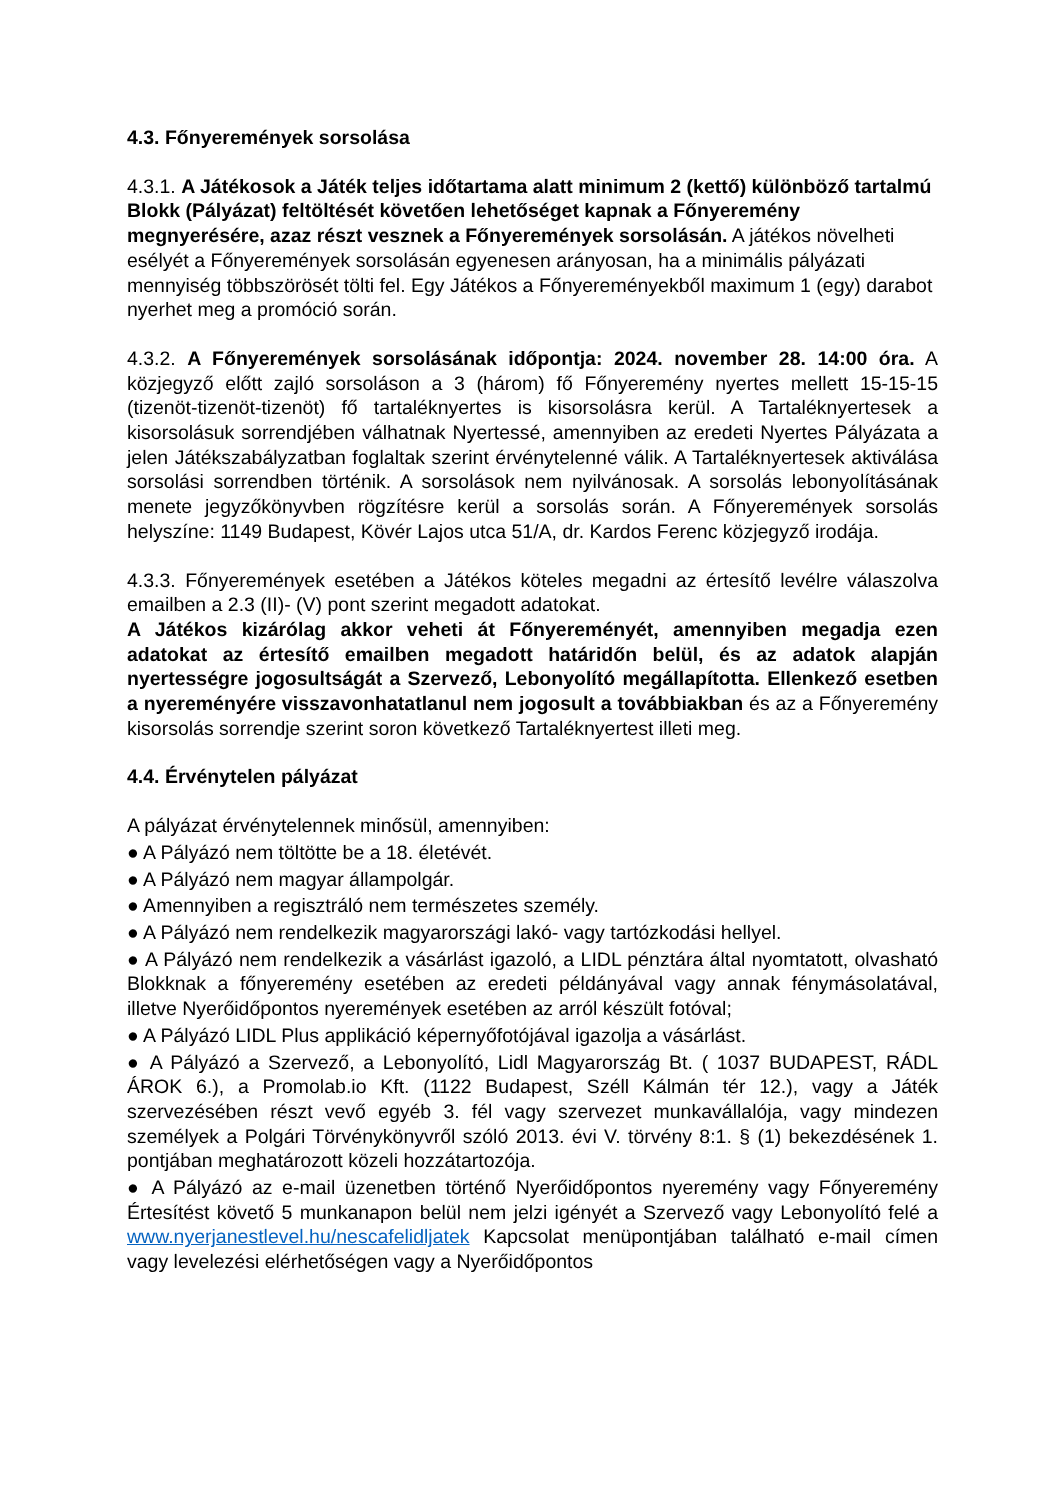4.3. Főnyeremények sorsolása
4.3.1. A Játékosok a Játék teljes időtartama alatt minimum 2 (kettő) különböző tartalmú Blokk (Pályázat) feltöltését követően lehetőséget kapnak a Főnyeremény megnyerésére, azaz részt vesznek a Főnyeremények sorsolásán. A játékos növelheti esélyét a Főnyeremények sorsolásán egyenesen arányosan, ha a minimális pályázati mennyiség többszörösét tölti fel. Egy Játékos a Főnyereményekből maximum 1 (egy) darabot nyerhet meg a promóció során.
4.3.2. A Főnyeremények sorsolásának időpontja: 2024. november 28. 14:00 óra. A közjegyző előtt zajló sorsoláson a 3 (három) fő Főnyeremény nyertes mellett 15-15-15 (tizenöt-tizenöt-tizenöt) fő tartaléknyertes is kisorsolásra kerül. A Tartaléknyertesek a kisorsolásuk sorrendjében válhatnak Nyertessé, amennyiben az eredeti Nyertes Pályázata a jelen Játékszabályzatban foglaltak szerint érvénytelenné válik. A Tartaléknyertesek aktiválása sorsolási sorrendben történik. A sorsolások nem nyilvánosak. A sorsolás lebonyolításának menete jegyzőkönyvben rögzítésre kerül a sorsolás során. A Főnyeremények sorsolás helyszíne: 1149 Budapest, Kövér Lajos utca 51/A, dr. Kardos Ferenc közjegyző irodája.
4.3.3. Főnyeremények esetében a Játékos köteles megadni az értesítő levélre válaszolva emailben a 2.3 (II)- (V) pont szerint megadott adatokat.
A Játékos kizárólag akkor veheti át Főnyereményét, amennyiben megadja ezen adatokat az értesítő emailben megadott határidőn belül, és az adatok alapján nyertességre jogosultságát a Szervező, Lebonyolító megállapította. Ellenkező esetben a nyereményére visszavonhatatlanul nem jogosult a továbbiakban és az a Főnyeremény kisorsolás sorrendje szerint soron következő Tartaléknyertest illeti meg.
4.4. Érvénytelen pályázat
A pályázat érvénytelennek minősül, amennyiben:
● A Pályázó nem töltötte be a 18. életévét.
● A Pályázó nem magyar állampolgár.
● Amennyiben a regisztráló nem természetes személy.
● A Pályázó nem rendelkezik magyarországi lakó- vagy tartózkodási hellyel.
● A Pályázó nem rendelkezik a vásárlást igazoló, a LIDL pénztára által nyomtatott, olvasható Blokknak a főnyeremény esetében az eredeti példányával vagy annak fénymásolatával, illetve Nyerőidőpontos nyeremények esetében az arról készült fotóval;
● A Pályázó LIDL Plus applikáció képernyőfotójával igazolja a vásárlást.
● A Pályázó a Szervező, a Lebonyolító, Lidl Magyarország Bt. ( 1037 BUDAPEST, RÁDL ÁROK 6.), a Promolab.io Kft. (1122 Budapest, Széll Kálmán tér 12.), vagy a Játék szervezésében részt vevő egyéb 3. fél vagy szervezet munkavállalója, vagy mindezen személyek a Polgári Törvénykönyvről szóló 2013. évi V. törvény 8:1. § (1) bekezdésének 1. pontjában meghatározott közeli hozzátartozója.
● A Pályázó az e-mail üzenetben történő Nyerőidőpontos nyeremény vagy Főnyeremény Értesítést követő 5 munkanapon belül nem jelzi igényét a Szervező vagy Lebonyolító felé a www.nyerjanestlevel.hu/nescafelidljatek Kapcsolat menüpontjában található e-mail címen vagy levelezési elérhetőségen vagy a Nyerőidőpontos